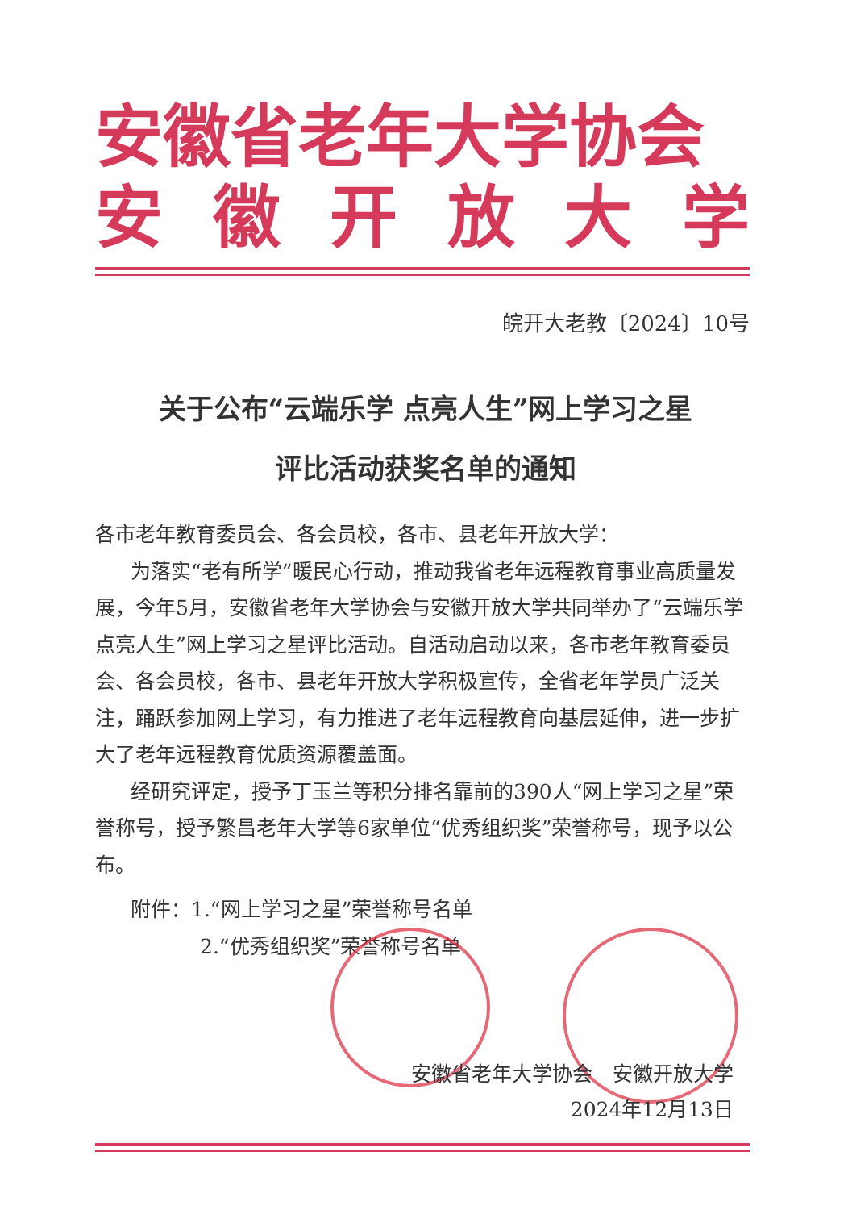安徽省老年大学协会
安徽开放大学
皖开大老教〔2024〕10号
关于公布“云端乐学 点亮人生”网上学习之星
评比活动获奖名单的通知
各市老年教育委员会、各会员校，各市、县老年开放大学：
为落实“老有所学”暖民心行动，推动我省老年远程教育事业高质量发展，今年5月，安徽省老年大学协会与安徽开放大学共同举办了“云端乐学 点亮人生”网上学习之星评比活动。自活动启动以来，各市老年教育委员会、各会员校，各市、县老年开放大学积极宣传，全省老年学员广泛关注，踊跃参加网上学习，有力推进了老年远程教育向基层延伸，进一步扩大了老年远程教育优质资源覆盖面。
经研究评定，授予丁玉兰等积分排名靠前的390人“网上学习之星”荣誉称号，授予繁昌老年大学等6家单位“优秀组织奖”荣誉称号，现予以公布。
附件：1.“网上学习之星”荣誉称号名单
2.“优秀组织奖”荣誉称号名单
安徽省老年大学协会　安徽开放大学
2024年12月13日